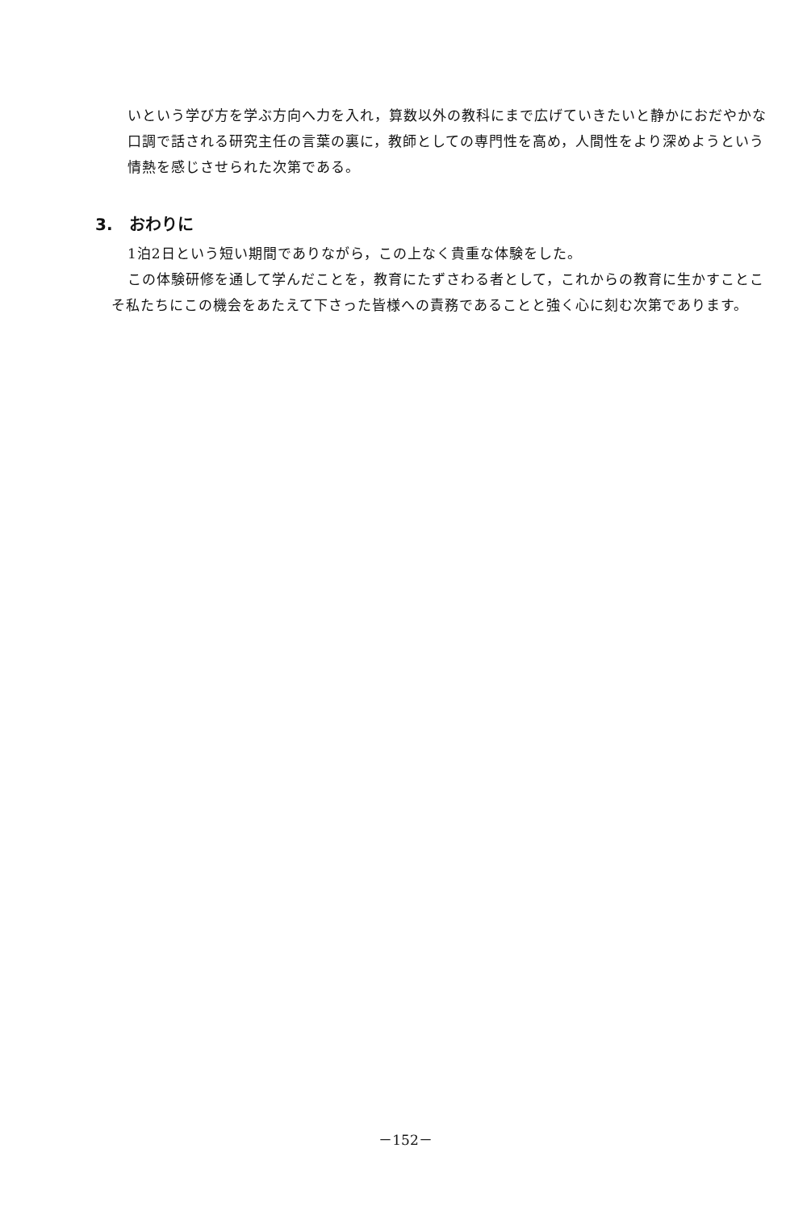いという学び方を学ぶ方向へ力を入れ，算数以外の教科にまで広げていきたいと静かにおだやかな口調で話される研究主任の言葉の裏に，教師としての専門性を高め，人間性をより深めようという情熱を感じさせられた次第である。
3.　おわりに
1泊2日という短い期間でありながら，この上なく貴重な体験をした。
この体験研修を通して学んだことを，教育にたずさわる者として，これからの教育に生かすことこそ私たちにこの機会をあたえて下さった皆様への責務であることと強く心に刻む次第であります。
－152－